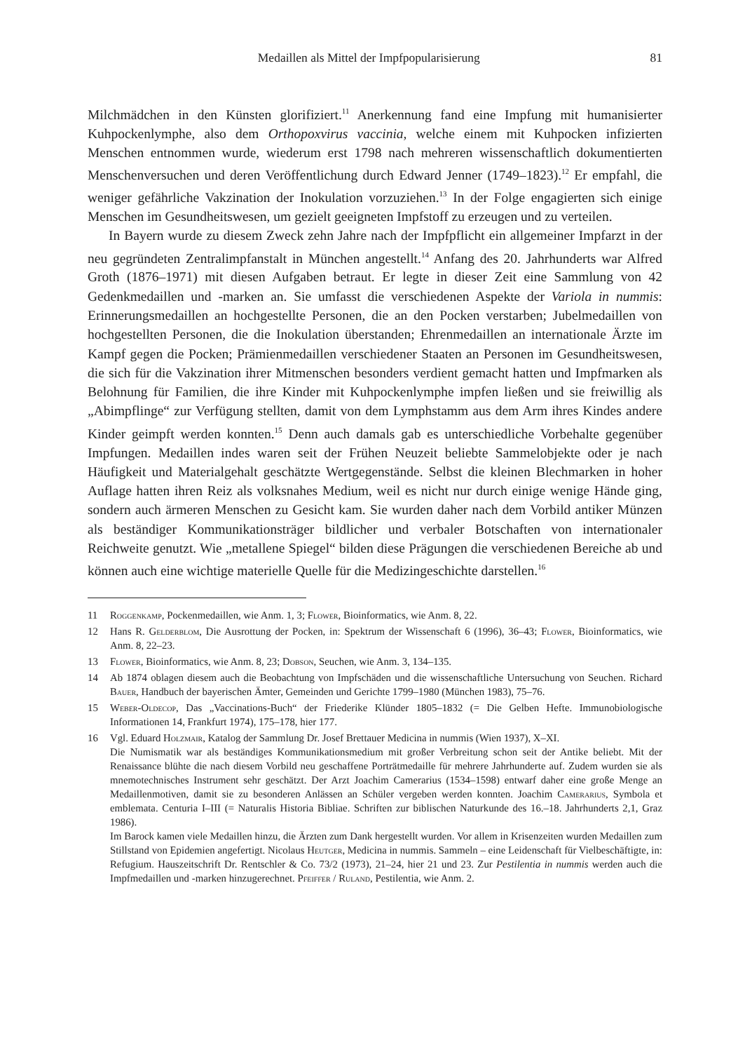Medaillen als Mittel der Impfpopularisierung 81
Milchmädchen in den Künsten glorifiziert.<sup>11</sup> Anerkennung fand eine Impfung mit humanisierter Kuhpockenlymphe, also dem Orthopoxvirus vaccinia, welche einem mit Kuhpocken infizierten Menschen entnommen wurde, wiederum erst 1798 nach mehreren wissenschaftlich dokumentierten Menschenversuchen und deren Veröffentlichung durch Edward Jenner (1749–1823).<sup>12</sup> Er empfahl, die weniger gefährliche Vakzination der Inokulation vorzuziehen.<sup>13</sup> In der Folge engagierten sich einige Menschen im Gesundheitswesen, um gezielt geeigneten Impfstoff zu erzeugen und zu verteilen.
In Bayern wurde zu diesem Zweck zehn Jahre nach der Impfpflicht ein allgemeiner Impfarzt in der neu gegründeten Zentralimpfanstalt in München angestellt.<sup>14</sup> Anfang des 20. Jahrhunderts war Alfred Groth (1876–1971) mit diesen Aufgaben betraut. Er legte in dieser Zeit eine Sammlung von 42 Gedenkmedaillen und -marken an. Sie umfasst die verschiedenen Aspekte der Variola in nummis: Erinnerungsmedaillen an hochgestellte Personen, die an den Pocken verstarben; Jubelmedaillen von hochgestellten Personen, die die Inokulation überstanden; Ehrenmedaillen an internationale Ärzte im Kampf gegen die Pocken; Prämienmedaillen verschiedener Staaten an Personen im Gesundheitswesen, die sich für die Vakzination ihrer Mitmenschen besonders verdient gemacht hatten und Impfmarken als Belohnung für Familien, die ihre Kinder mit Kuhpockenlymphe impfen ließen und sie freiwillig als „Abimpflinge“ zur Verfügung stellten, damit von dem Lymphstamm aus dem Arm ihres Kindes andere Kinder geimpft werden konnten.<sup>15</sup> Denn auch damals gab es unterschiedliche Vorbehalte gegenüber Impfungen. Medaillen indes waren seit der Frühen Neuzeit beliebte Sammelobjekte oder je nach Häufigkeit und Materialgehalt geschätzte Wertgegenstände. Selbst die kleinen Blechmarken in hoher Auflage hatten ihren Reiz als volksnahes Medium, weil es nicht nur durch einige wenige Hände ging, sondern auch ärmeren Menschen zu Gesicht kam. Sie wurden daher nach dem Vorbild antiker Münzen als beständiger Kommunikationsträger bildlicher und verbaler Botschaften von internationaler Reichweite genutzt. Wie „metallene Spiegel“ bilden diese Prägungen die verschiedenen Bereiche ab und können auch eine wichtige materielle Quelle für die Medizingeschichte darstellen.<sup>16</sup>
11 Roggenkamp, Pockenmedaillen, wie Anm. 1, 3; Flower, Bioinformatics, wie Anm. 8, 22.
12 Hans R. Gelderblom, Die Ausrottung der Pocken, in: Spektrum der Wissenschaft 6 (1996), 36–43; Flower, Bioinformatics, wie Anm. 8, 22–23.
13 Flower, Bioinformatics, wie Anm. 8, 23; Dobson, Seuchen, wie Anm. 3, 134–135.
14 Ab 1874 oblagen diesem auch die Beobachtung von Impfschäden und die wissenschaftliche Untersuchung von Seuchen. Richard Bauer, Handbuch der bayerischen Ämter, Gemeinden und Gerichte 1799–1980 (München 1983), 75–76.
15 Weber-Oldecop, Das „Vaccinations-Buch“ der Friederike Klünder 1805–1832 (= Die Gelben Hefte. Immunobiologische Informationen 14, Frankfurt 1974), 175–178, hier 177.
16 Vgl. Eduard Holzmair, Katalog der Sammlung Dr. Josef Brettauer Medicina in nummis (Wien 1937), X–XI.
Die Numismatik war als beständiges Kommunikationsmedium mit großer Verbreitung schon seit der Antike beliebt. Mit der Renaissance blühte die nach diesem Vorbild neu geschaffene Porträtmedaille für mehrere Jahrhunderte auf. Zudem wurden sie als mnemotechnisches Instrument sehr geschätzt. Der Arzt Joachim Camerarius (1534–1598) entwarf daher eine große Menge an Medaillenmotiven, damit sie zu besonderen Anlässen an Schüler vergeben werden konnten. Joachim Camerarius, Symbola et emblemata. Centuria I–III (= Naturalis Historia Bibliae. Schriften zur biblischen Naturkunde des 16.–18. Jahrhunderts 2,1, Graz 1986).
Im Barock kamen viele Medaillen hinzu, die Ärzten zum Dank hergestellt wurden. Vor allem in Krisenzeiten wurden Medaillen zum Stillstand von Epidemien angefertigt. Nicolaus Heutger, Medicina in nummis. Sammeln – eine Leidenschaft für Vielbeschäftigte, in: Refugium. Hauszeitschrift Dr. Rentschler & Co. 73/2 (1973), 21–24, hier 21 und 23. Zur Pestilentia in nummis werden auch die Impfmedaillen und -marken hinzugerechnet. Pfeiffer / Ruland, Pestilentia, wie Anm. 2.